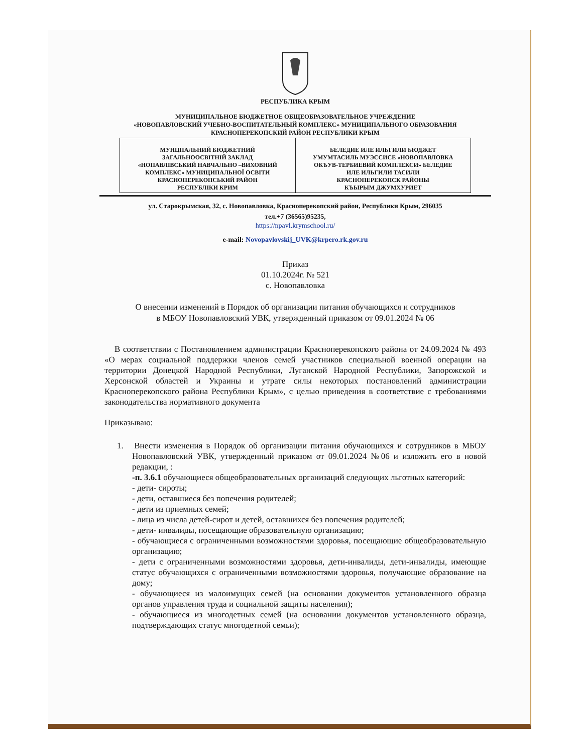РЕСПУБЛИКА КРЫМ
МУНИЦИПАЛЬНОЕ БЮДЖЕТНОЕ ОБЩЕОБРАЗОВАТЕЛЬНОЕ УЧРЕЖДЕНИЕ
«НОВОПАВЛОВСКИЙ УЧЕБНО-ВОСПИТАТЕЛЬНЫЙ КОМПЛЕКС» МУНИЦИПАЛЬНОГО ОБРАЗОВАНИЯ
КРАСНОПЕРЕКОПСКИЙ РАЙОН РЕСПУБЛИКИ КРЫМ
| МУНЦПАЛЬНИЙ БЮДЖЕТНИЙ ЗАГАЛЬНООСВІТНІЙ ЗАКЛАД «НОПАВЛІВСЬКИЙ НАВЧАЛЬНО –ВИХОВНИЙ КОМПЛЕКС» МУНИЦИПАЛЬНОЇ ОСВІТИ КРАСНОПЕРЕКОПСЬКИЙ РАЙОН РЕСПУБЛІКИ КРИМ | БЕЛЕДИЕ ИЛЕ ИЛЬГИЛИ БЮДЖЕТ УМУМТАСИЛЬ МУЭССИСЕ «НОВОПАВЛОВКА ОКЪУВ-ТЕРБИЕВИЙ КОМПЛЕКСИ» БЕЛЕДИЕ ИЛЕ ИЛЬГИЛИ ТАСИЛИ КРАСНОПЕРЕКОПСК РАЙОНЫ КЪЫРЫМ ДЖУМХУРИЕТ |
ул. Старокрымская, 32, с. Новопавловка, Красноперекопский район, Республики Крым, 296035
тел.+7 (36565)95235,
https://npavl.krymschool.ru/
e-mail: Novopavlovskij_UVK@krpero.rk.gov.ru
Приказ
01.10.2024г. № 521
с. Новопавловка
О внесении изменений в Порядок об организации питания обучающихся и сотрудников
в МБОУ Новопавловский УВК, утвержденный приказом от 09.01.2024 № 06
В соответствии с Постановлением администрации Красноперекопского района от 24.09.2024 № 493 «О мерах социальной поддержки членов семей участников специальной военной операции на территории Донецкой Народной Республики, Луганской Народной Республики, Запорожской и Херсонской областей и Украины и утрате силы некоторых постановлений администрации Красноперекопского района Республики Крым», с целью приведения в соответствие с требованиями законодательства нормативного документа
Приказываю:
1. Внести изменения в Порядок об организации питания обучающихся и сотрудников в МБОУ Новопавловский УВК, утвержденный приказом от 09.01.2024 №06 и изложить его в новой редакции, :
-п. 3.6.1 обучающиеся общеобразовательных организаций следующих льготных категорий:
- дети- сироты;
- дети, оставшиеся без попечения родителей;
- дети из приемных семей;
- лица из числа детей-сирот и детей, оставшихся без попечения родителей;
- дети- инвалиды, посещающие образовательную организацию;
- обучающиеся с ограниченными возможностями здоровья, посещающие общеобразовательную организацию;
- дети с ограниченными возможностями здоровья, дети-инвалиды, дети-инвалиды, имеющие статус обучающихся с ограниченными возможностями здоровья, получающие образование на дому;
- обучающиеся из малоимущих семей (на основании документов установленного образца органов управления труда и социальной защиты населения);
- обучающиеся из многодетных семей (на основании документов установленного образца, подтверждающих статус многодетной семьи);